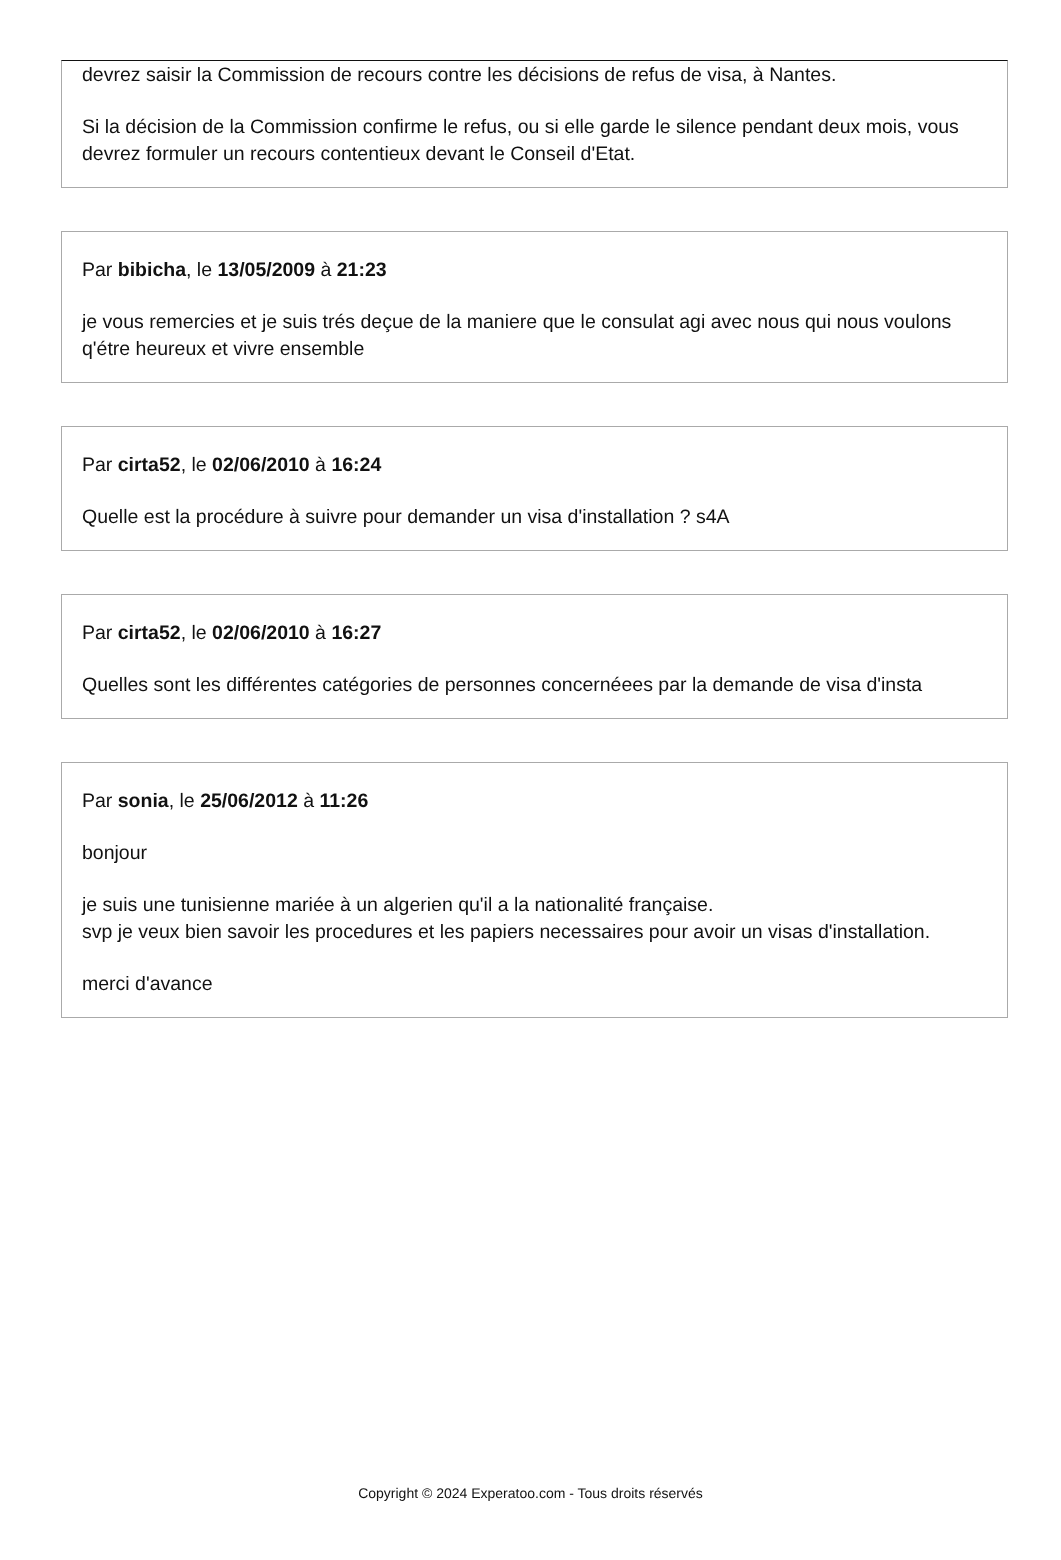devrez saisir la Commission de recours contre les décisions de refus de visa, à Nantes.
Si la décision de la Commission confirme le refus, ou si elle garde le silence pendant deux mois, vous devrez formuler un recours contentieux devant le Conseil d'Etat.
Par bibicha, le 13/05/2009 à 21:23
je vous remercies et je suis trés deçue de la maniere que le consulat agi avec nous qui nous voulons q'étre heureux et vivre ensemble
Par cirta52, le 02/06/2010 à 16:24
Quelle est la procédure à suivre pour demander un visa d'installation ? s4A
Par cirta52, le 02/06/2010 à 16:27
Quelles sont les différentes catégories de personnes concernéees par la demande de visa d'insta
Par sonia, le 25/06/2012 à 11:26
bonjour
je suis une tunisienne mariée à un algerien qu'il a la nationalité française.
svp je veux bien savoir les procedures et les papiers necessaires pour avoir un visas d'installation.
merci d'avance
Copyright © 2024 Experatoo.com - Tous droits réservés